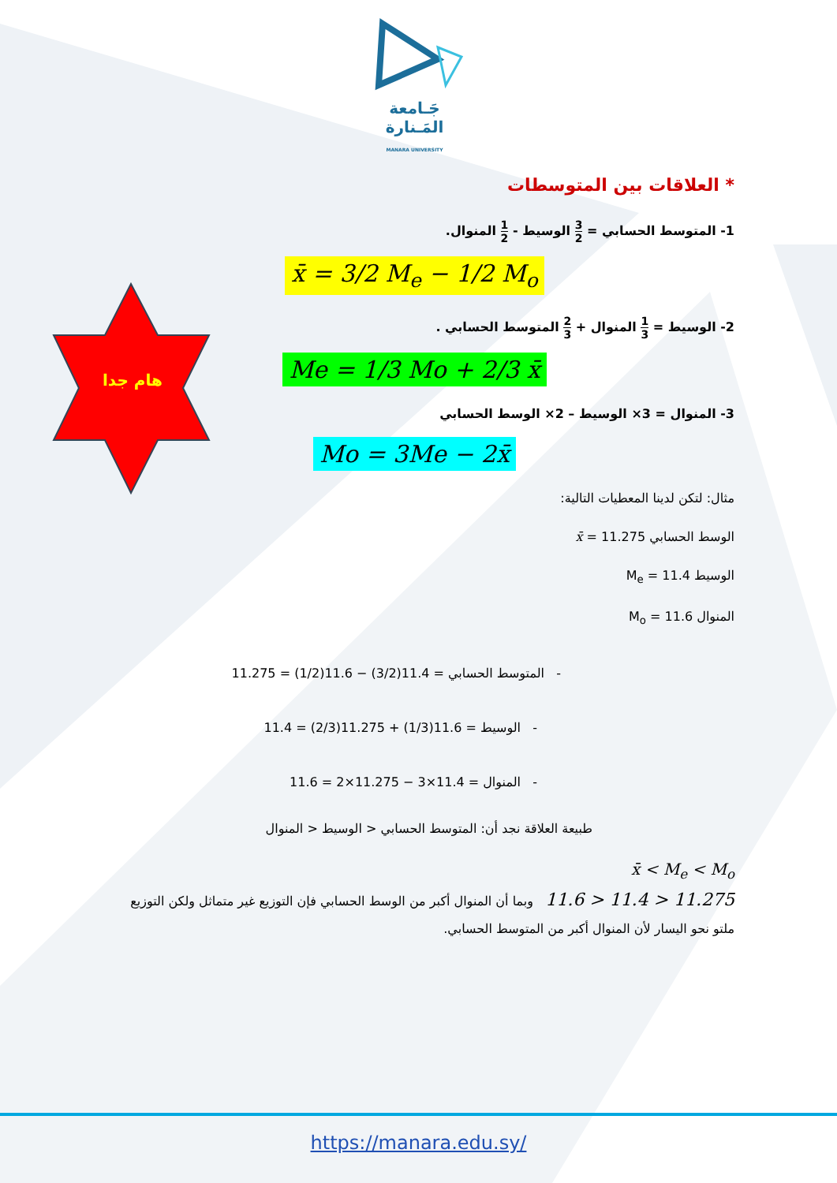هام جدا
جَـامعة
المَـنارة
MANARA UNIVERSITY
* العلاقات بين المتوسطات
1- المتوسط الحسابي = 3 2 الوسيط - 1 2 المنوال.
x̄ = 3/2 M<sub>e</sub> − 1/2 M<sub>o</sub>
2- الوسيط = 1 3 المنوال + 2 3 المتوسط الحسابي .
Me = 1/3 Mo + 2/3 x̄
3- المنوال = 3× الوسيط – 2× الوسط الحسابي
Mo = 3Me − 2x̄
مثال: لتكن لدينا المعطيات التالية:
الوسط الحسابي x̄ = 11.275
الوسيط M<sub>e</sub> = 11.4
المنوال M<sub>o</sub> = 11.6
- المتوسط الحسابي = 11.4(3/2) − 11.6(1/2) = 11.275
- الوسيط = 11.6(1/3) + 11.275(2/3) = 11.4
- المنوال = 11.4×3 − 11.275×2 = 11.6
طبيعة العلاقة نجد أن: المتوسط الحسابي < الوسيط < المنوال
x̄ < M<sub>e</sub> < M<sub>o</sub>
11.275 < 11.4 < 11.6 وبما أن المنوال أكبر من الوسط الحسابي فإن التوزيع غير متماثل ولكن التوزيع
ملتو نحو اليسار لأن المنوال أكبر من المتوسط الحسابي.
https://manara.edu.sy/